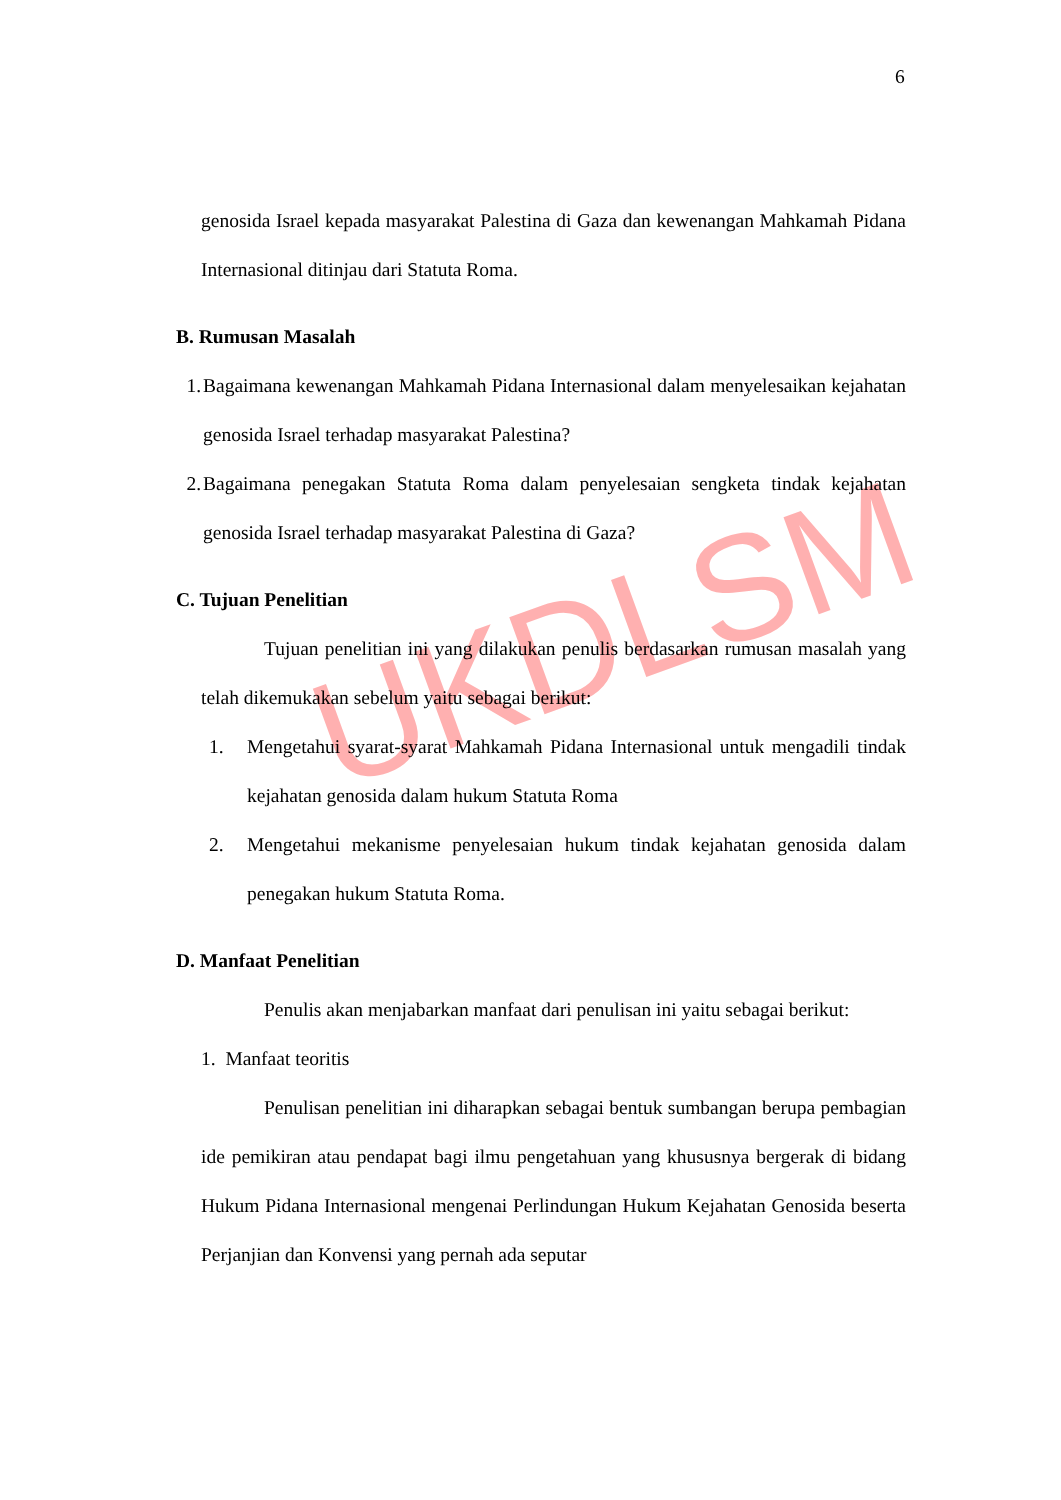UKDLSM
6
genosida Israel kepada masyarakat Palestina di Gaza dan kewenangan Mahkamah Pidana Internasional ditinjau dari Statuta Roma.
B. Rumusan Masalah
1. Bagaimana kewenangan Mahkamah Pidana Internasional dalam menyelesaikan kejahatan genosida Israel terhadap masyarakat Palestina?
2. Bagaimana penegakan Statuta Roma dalam penyelesaian sengketa tindak kejahatan genosida Israel terhadap masyarakat Palestina di Gaza?
C. Tujuan Penelitian
Tujuan penelitian ini yang dilakukan penulis berdasarkan rumusan masalah yang telah dikemukakan sebelum yaitu sebagai berikut:
1. Mengetahui syarat-syarat Mahkamah Pidana Internasional untuk mengadili tindak kejahatan genosida dalam hukum Statuta Roma
2. Mengetahui mekanisme penyelesaian hukum tindak kejahatan genosida dalam penegakan hukum Statuta Roma.
D. Manfaat Penelitian
Penulis akan menjabarkan manfaat dari penulisan ini yaitu sebagai berikut:
1. Manfaat teoritis
Penulisan penelitian ini diharapkan sebagai bentuk sumbangan berupa pembagian ide pemikiran atau pendapat bagi ilmu pengetahuan yang khususnya bergerak di bidang Hukum Pidana Internasional mengenai Perlindungan Hukum Kejahatan Genosida beserta Perjanjian dan Konvensi yang pernah ada seputar